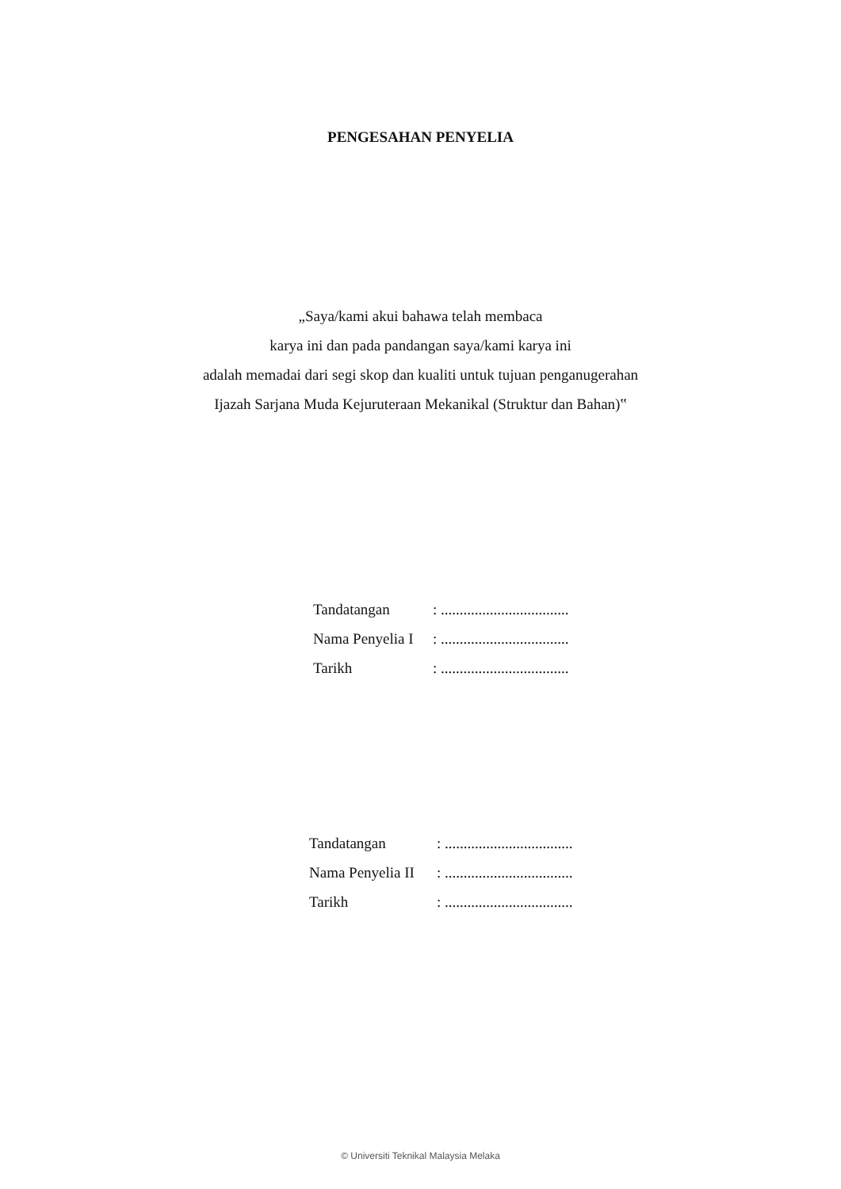PENGESAHAN PENYELIA
„Saya/kami akui bahawa telah membaca
karya ini dan pada pandangan saya/kami karya ini
adalah memadai dari segi skop dan kualiti untuk tujuan penganugerahan
Ijazah Sarjana Muda Kejuruteraan Mekanikal (Struktur dan Bahan)‟
| Tandatangan | : .................................. |
| Nama Penyelia I | : .................................. |
| Tarikh | : .................................. |
| Tandatangan | : .................................. |
| Nama Penyelia II | : .................................. |
| Tarikh | : .................................. |
© Universiti Teknikal Malaysia Melaka